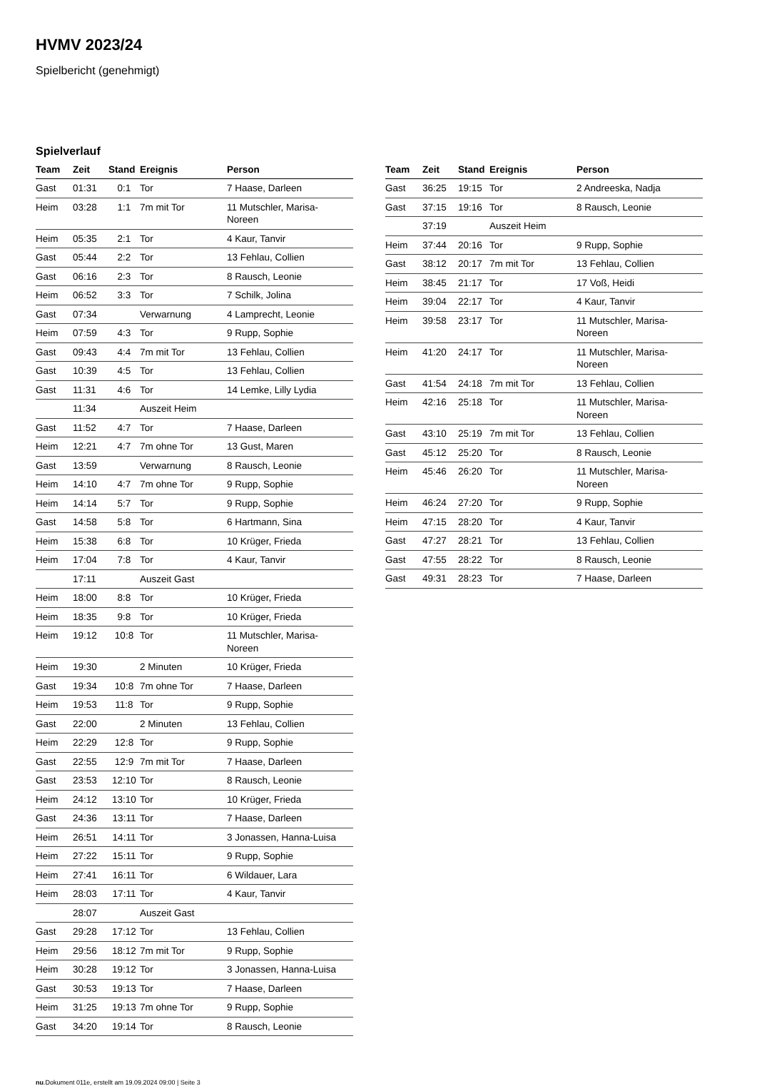HVMV 2023/24
Spielbericht (genehmigt)
Spielverlauf
| Team | Zeit | Stand | Ereignis | Person |
| --- | --- | --- | --- | --- |
| Gast | 01:31 | 0:1 | Tor | 7 Haase, Darleen |
| Heim | 03:28 | 1:1 | 7m mit Tor | 11 Mutschler, Marisa- Noreen |
| Heim | 05:35 | 2:1 | Tor | 4 Kaur, Tanvir |
| Gast | 05:44 | 2:2 | Tor | 13 Fehlau, Collien |
| Gast | 06:16 | 2:3 | Tor | 8 Rausch, Leonie |
| Heim | 06:52 | 3:3 | Tor | 7 Schilk, Jolina |
| Gast | 07:34 | | Verwarnung | 4 Lamprecht, Leonie |
| Heim | 07:59 | 4:3 | Tor | 9 Rupp, Sophie |
| Gast | 09:43 | 4:4 | 7m mit Tor | 13 Fehlau, Collien |
| Gast | 10:39 | 4:5 | Tor | 13 Fehlau, Collien |
| Gast | 11:31 | 4:6 | Tor | 14 Lemke, Lilly Lydia |
| | 11:34 | | Auszeit Heim | |
| Gast | 11:52 | 4:7 | Tor | 7 Haase, Darleen |
| Heim | 12:21 | 4:7 | 7m ohne Tor | 13 Gust, Maren |
| Gast | 13:59 | | Verwarnung | 8 Rausch, Leonie |
| Heim | 14:10 | 4:7 | 7m ohne Tor | 9 Rupp, Sophie |
| Heim | 14:14 | 5:7 | Tor | 9 Rupp, Sophie |
| Gast | 14:58 | 5:8 | Tor | 6 Hartmann, Sina |
| Heim | 15:38 | 6:8 | Tor | 10 Krüger, Frieda |
| Heim | 17:04 | 7:8 | Tor | 4 Kaur, Tanvir |
| | 17:11 | | Auszeit Gast | |
| Heim | 18:00 | 8:8 | Tor | 10 Krüger, Frieda |
| Heim | 18:35 | 9:8 | Tor | 10 Krüger, Frieda |
| Heim | 19:12 | 10:8 | Tor | 11 Mutschler, Marisa- Noreen |
| Heim | 19:30 | | 2 Minuten | 10 Krüger, Frieda |
| Gast | 19:34 | 10:8 | 7m ohne Tor | 7 Haase, Darleen |
| Heim | 19:53 | 11:8 | Tor | 9 Rupp, Sophie |
| Gast | 22:00 | | 2 Minuten | 13 Fehlau, Collien |
| Heim | 22:29 | 12:8 | Tor | 9 Rupp, Sophie |
| Gast | 22:55 | 12:9 | 7m mit Tor | 7 Haase, Darleen |
| Gast | 23:53 | 12:10 | Tor | 8 Rausch, Leonie |
| Heim | 24:12 | 13:10 | Tor | 10 Krüger, Frieda |
| Gast | 24:36 | 13:11 | Tor | 7 Haase, Darleen |
| Heim | 26:51 | 14:11 | Tor | 3 Jonassen, Hanna-Luisa |
| Heim | 27:22 | 15:11 | Tor | 9 Rupp, Sophie |
| Heim | 27:41 | 16:11 | Tor | 6 Wildauer, Lara |
| Heim | 28:03 | 17:11 | Tor | 4 Kaur, Tanvir |
| | 28:07 | | Auszeit Gast | |
| Gast | 29:28 | 17:12 | Tor | 13 Fehlau, Collien |
| Heim | 29:56 | 18:12 | 7m mit Tor | 9 Rupp, Sophie |
| Heim | 30:28 | 19:12 | Tor | 3 Jonassen, Hanna-Luisa |
| Gast | 30:53 | 19:13 | Tor | 7 Haase, Darleen |
| Heim | 31:25 | 19:13 | 7m ohne Tor | 9 Rupp, Sophie |
| Gast | 34:20 | 19:14 | Tor | 8 Rausch, Leonie |
| Team | Zeit | Stand | Ereignis | Person |
| --- | --- | --- | --- | --- |
| Gast | 36:25 | 19:15 | Tor | 2 Andreeska, Nadja |
| Gast | 37:15 | 19:16 | Tor | 8 Rausch, Leonie |
| | 37:19 | | Auszeit Heim | |
| Heim | 37:44 | 20:16 | Tor | 9 Rupp, Sophie |
| Gast | 38:12 | 20:17 | 7m mit Tor | 13 Fehlau, Collien |
| Heim | 38:45 | 21:17 | Tor | 17 Voß, Heidi |
| Heim | 39:04 | 22:17 | Tor | 4 Kaur, Tanvir |
| Heim | 39:58 | 23:17 | Tor | 11 Mutschler, Marisa- Noreen |
| Heim | 41:20 | 24:17 | Tor | 11 Mutschler, Marisa- Noreen |
| Gast | 41:54 | 24:18 | 7m mit Tor | 13 Fehlau, Collien |
| Heim | 42:16 | 25:18 | Tor | 11 Mutschler, Marisa- Noreen |
| Gast | 43:10 | 25:19 | 7m mit Tor | 13 Fehlau, Collien |
| Gast | 45:12 | 25:20 | Tor | 8 Rausch, Leonie |
| Heim | 45:46 | 26:20 | Tor | 11 Mutschler, Marisa- Noreen |
| Heim | 46:24 | 27:20 | Tor | 9 Rupp, Sophie |
| Heim | 47:15 | 28:20 | Tor | 4 Kaur, Tanvir |
| Gast | 47:27 | 28:21 | Tor | 13 Fehlau, Collien |
| Gast | 47:55 | 28:22 | Tor | 8 Rausch, Leonie |
| Gast | 49:31 | 28:23 | Tor | 7 Haase, Darleen |
nu.Dokument 011e, erstellt am 19.09.2024 09:00 | Seite 3